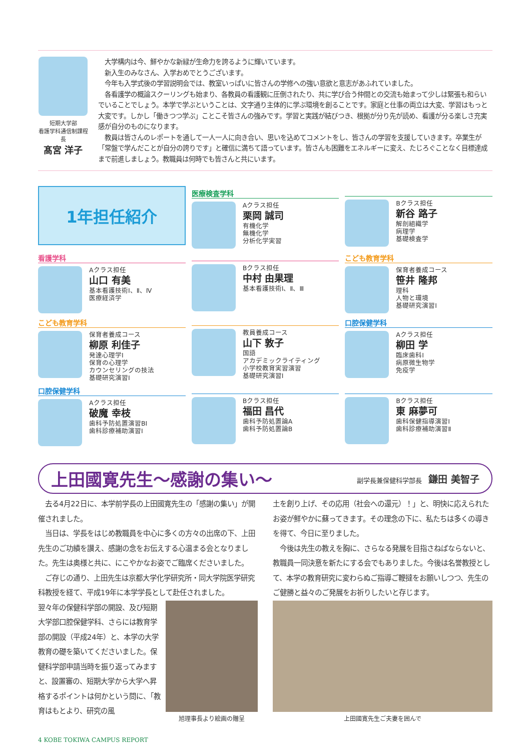短期大学部
看護学科通信制課程長
髙宮 洋子
　大学構内は今、鮮やかな新緑が生命力を誇るように輝いています。
　新入生のみなさん、入学おめでとうございます。
　今年も入学式後の学習説明会では、教室いっぱいに皆さんの学修への強い意欲と意志があふれていました。
　各看護学の概論スクーリングも始まり、各教員の看護観に圧倒されたり、共に学び合う仲間との交流も始まって少しは緊張も和らいでいることでしょう。本学で学ぶということは、文字通り主体的に学ぶ環境を創ることです。家庭と仕事の両立は大変、学習はもっと大変です。しかし「働きつつ学ぶ」ことこそ皆さんの強みです。学習と実践が結びつき、根拠が分り先が読め、看護が分る楽しさ充実感が自分のものになります。
　教員は皆さんのレポートを通して一人一人に向き合い、思いを込めてコメントをし、皆さんの学習を支援していきます。卒業生が「常盤で学んだことが自分の誇りです」と確信に満ちて語っています。皆さんも困難をエネルギーに変え、たじろぐことなく目標達成まで前進しましょう。教職員は何時でも皆さんと共にいます。
1年担任紹介
医療検査学科
Aクラス担任
栗岡 誠司
有機化学
無機化学
分析化学実習
Bクラス担任
新谷 路子
解剖組織学
病理学
基礎検査学
看護学科
Aクラス担任
山口 有美
基本看護技術Ⅰ、Ⅱ、Ⅳ
医療経済学
Bクラス担任
中村 由果理
基本看護技術Ⅰ、Ⅱ、Ⅲ
こども教育学科
保育者養成コース
笹井 隆邦
理科
人物と環境
基礎研究演習Ⅰ
こども教育学科
保育者養成コース
柳原 利佳子
発達心理学Ⅰ
保育の心理学
カウンセリングの技法
基礎研究演習Ⅰ
教員養成コース
山下 敦子
国語
アカデミックライティング
小学校教育実習演習
基礎研究演習Ⅰ
口腔保健学科
Aクラス担任
柳田 学
臨床歯科Ⅰ
病原微生物学
免疫学
口腔保健学科
Aクラス担任
破魔 幸枝
歯科予防処置演習BⅠ
歯科診療補助演習Ⅰ
Bクラス担任
福田 昌代
歯科予防処置論A
歯科予防処置論B
Bクラス担任
東 麻夢可
歯科保健指導演習Ⅰ
歯科診療補助演習Ⅱ
上田國寛先生～感謝の集い～
副学長兼保健科学部長　鎌田 美智子
　去る4月22日に、本学前学長の上田國寛先生の「感謝の集い」が開催されました。
　当日は、学長をはじめ教職員を中心に多くの方々の出席の下、上田先生のご功績を讃え、感謝の念をお伝えする心温まる会となりました。先生は奥様と共に、にこやかなお姿でご臨席くださいました。
　ご存じの通り、上田先生は京都大学化学研究所・同大学院医学研究科教授を経て、平成19年に本学学長として赴任されました。
翌々年の保健科学部の開設、及び短期大学部口腔保健学科、さらには教育学部の開設（平成24年）と、本学の大学教育の礎を築いてくださいました。保健科学部申請当時を振り返ってみますと、設置審の、短期大学から大学へ昇格するポイントは何かという問に、「教育はもとより、研究の風
旭理事長より絵画の贈呈
土を創り上げ、その応用（社会への還元）！」と、明快に応えられたお姿が鮮やかに蘇ってきます。その理念の下に、私たちは多くの導きを得て、今日に至りました。
　今後は先生の教えを胸に、さらなる発展を目指さねばならないと、教職員一同決意を新たにする会でもありました。今後は名誉教授として、本学の教育研究に変わらぬご指導ご鞭撻をお願いしつつ、先生のご健勝と益々のご発展をお祈りしたいと存じます。
上田國寛先生ご夫妻を囲んで
4 KOBE TOKIWA CAMPUS REPORT